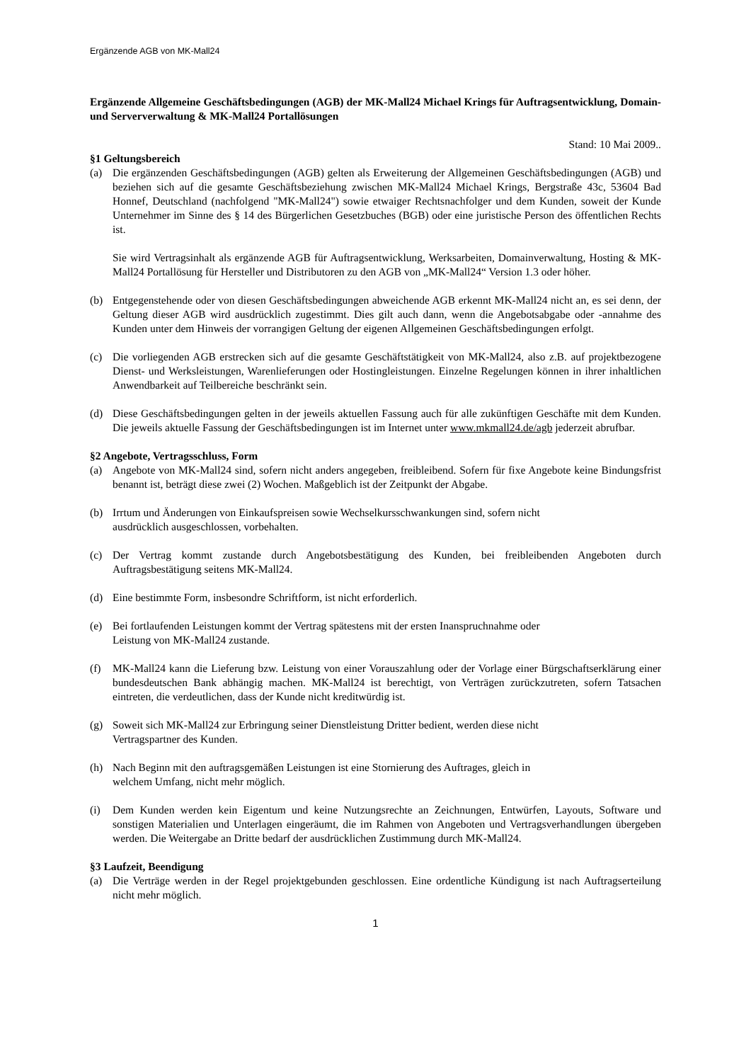Ergänzende AGB von MK-Mall24
Ergänzende Allgemeine Geschäftsbedingungen (AGB) der MK-Mall24 Michael Krings für Auftragsentwicklung, Domain- und Serververwaltung & MK-Mall24 Portallösungen
Stand: 10 Mai 2009..
§1 Geltungsbereich
(a) Die ergänzenden Geschäftsbedingungen (AGB) gelten als Erweiterung der Allgemeinen Geschäftsbedingungen (AGB) und beziehen sich auf die gesamte Geschäftsbeziehung zwischen MK-Mall24 Michael Krings, Bergstraße 43c, 53604 Bad Honnef, Deutschland (nachfolgend "MK-Mall24") sowie etwaiger Rechtsnachfolger und dem Kunden, soweit der Kunde Unternehmer im Sinne des § 14 des Bürgerlichen Gesetzbuches (BGB) oder eine juristische Person des öffentlichen Rechts ist.
Sie wird Vertragsinhalt als ergänzende AGB für Auftragsentwicklung, Werksarbeiten, Domainverwaltung, Hosting & MK-Mall24 Portallösung für Hersteller und Distributoren zu den AGB von „MK-Mall24“ Version 1.3 oder höher.
(b) Entgegenstehende oder von diesen Geschäftsbedingungen abweichende AGB erkennt MK-Mall24 nicht an, es sei denn, der Geltung dieser AGB wird ausdrücklich zugestimmt. Dies gilt auch dann, wenn die Angebotsabgabe oder -annahme des Kunden unter dem Hinweis der vorrangigen Geltung der eigenen Allgemeinen Geschäftsbedingungen erfolgt.
(c) Die vorliegenden AGB erstrecken sich auf die gesamte Geschäftstätigkeit von MK-Mall24, also z.B. auf projektbezogene Dienst- und Werksleistungen, Warenlieferungen oder Hostingleistungen. Einzelne Regelungen können in ihrer inhaltlichen Anwendbarkeit auf Teilbereiche beschränkt sein.
(d) Diese Geschäftsbedingungen gelten in der jeweils aktuellen Fassung auch für alle zukünftigen Geschäfte mit dem Kunden. Die jeweils aktuelle Fassung der Geschäftsbedingungen ist im Internet unter www.mkmall24.de/agb jederzeit abrufbar.
§2 Angebote, Vertragsschluss, Form
(a) Angebote von MK-Mall24 sind, sofern nicht anders angegeben, freibleibend. Sofern für fixe Angebote keine Bindungsfrist benannt ist, beträgt diese zwei (2) Wochen. Maßgeblich ist der Zeitpunkt der Abgabe.
(b) Irrtum und Änderungen von Einkaufspreisen sowie Wechselkursschwankungen sind, sofern nicht
ausdrücklich ausgeschlossen, vorbehalten.
(c) Der Vertrag kommt zustande durch Angebotsbestätigung des Kunden, bei freibleibenden Angeboten durch Auftragsbestätigung seitens MK-Mall24.
(d) Eine bestimmte Form, insbesondre Schriftform, ist nicht erforderlich.
(e) Bei fortlaufenden Leistungen kommt der Vertrag spätestens mit der ersten Inanspruchnahme oder
Leistung von MK-Mall24 zustande.
(f) MK-Mall24 kann die Lieferung bzw. Leistung von einer Vorauszahlung oder der Vorlage einer Bürgschaftserklärung einer bundesdeutschen Bank abhängig machen. MK-Mall24 ist berechtigt, von Verträgen zurückzutreten, sofern Tatsachen eintreten, die verdeutlichen, dass der Kunde nicht kreditwürdig ist.
(g) Soweit sich MK-Mall24 zur Erbringung seiner Dienstleistung Dritter bedient, werden diese nicht
Vertragspartner des Kunden.
(h) Nach Beginn mit den auftragsgemäßen Leistungen ist eine Stornierung des Auftrages, gleich in
welchem Umfang, nicht mehr möglich.
(i) Dem Kunden werden kein Eigentum und keine Nutzungsrechte an Zeichnungen, Entwürfen, Layouts, Software und sonstigen Materialien und Unterlagen eingeräumt, die im Rahmen von Angeboten und Vertragsverhandlungen übergeben werden. Die Weitergabe an Dritte bedarf der ausdrücklichen Zustimmung durch MK-Mall24.
§3 Laufzeit, Beendigung
(a) Die Verträge werden in der Regel projektgebunden geschlossen. Eine ordentliche Kündigung ist nach Auftragserteilung nicht mehr möglich.
1